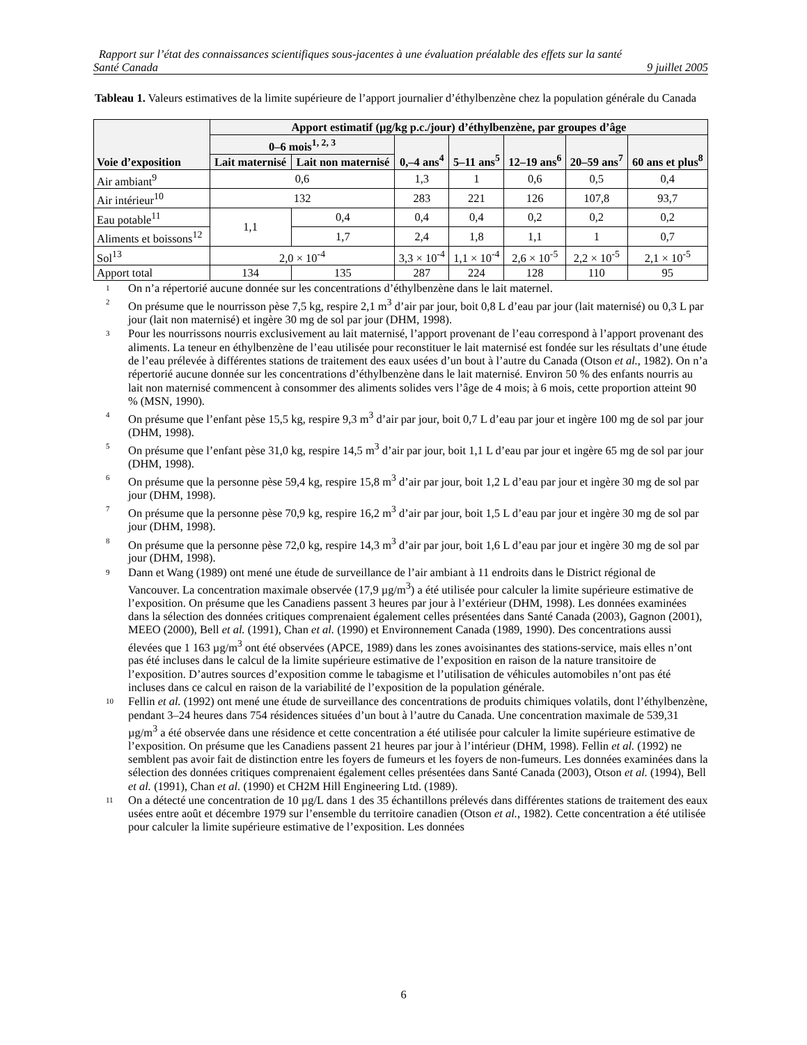Rapport sur l’état des connaissances scientifiques sous-jacentes à une évaluation préalable des effets sur la santé
Santé Canada 9 juillet 2005
Tableau 1. Valeurs estimatives de la limite supérieure de l’apport journalier d’éthylbenzène chez la population générale du Canada
| Voie d’exposition | Apport estimatif (µg/kg p.c./jour) d’éthylbenzène, par groupes d’âge | | | | | | |
| --- | --- | --- | --- | --- | --- | --- | --- |
| | 0–6 mois<sup>1, 2, 3</sup> | | 0,–4 ans<sup>4</sup> | 5–11 ans<sup>5</sup> | 12–19 ans<sup>6</sup> | 20–59 ans<sup>7</sup> | 60 ans et plus<sup>8</sup> |
| | Lait maternisé | Lait non maternisé | | | | | |
| Air ambiant<sup>9</sup> | 0,6 | | 1,3 | 1 | 0,6 | 0,5 | 0,4 |
| Air intérieur<sup>10</sup> | 132 | | 283 | 221 | 126 | 107,8 | 93,7 |
| Eau potable<sup>11</sup> | 1,1 | 0,4 | 0,4 | 0,4 | 0,2 | 0,2 | 0,2 |
| Aliments et boissons<sup>12</sup> | | 1,7 | 2,4 | 1,8 | 1,1 | 1 | 0,7 |
| Sol<sup>13</sup> | 2,0 × 10<sup>-4</sup> | | 3,3 × 10<sup>-4</sup> | 1,1 × 10<sup>-4</sup> | 2,6 × 10<sup>-5</sup> | 2,2 × 10<sup>-5</sup> | 2,1 × 10<sup>-5</sup> |
| Apport total | 134 | 135 | 287 | 224 | 128 | 110 | 95 |
1 On n’a répertorié aucune donnée sur les concentrations d’éthylbenzène dans le lait maternel.
2 On présume que le nourrisson pèse 7,5 kg, respire 2,1 m<sup>3</sup> d’air par jour, boit 0,8 L d’eau par jour (lait maternisé) ou 0,3 L par jour (lait non maternisé) et ingère 30 mg de sol par jour (DHM, 1998).
3 Pour les nourrissons nourris exclusivement au lait maternisé, l’apport provenant de l’eau correspond à l’apport provenant des aliments. La teneur en éthylbenzène de l’eau utilisée pour reconstituer le lait maternisé est fondée sur les résultats d’une étude de l’eau prélevée à différentes stations de traitement des eaux usées d’un bout à l’autre du Canada (Otson et al., 1982). On n’a répertorié aucune donnée sur les concentrations d’éthylbenzène dans le lait maternisé. Environ 50 % des enfants nourris au lait non maternisé commencent à consommer des aliments solides vers l’âge de 4 mois; à 6 mois, cette proportion atteint 90 % (MSN, 1990).
4 On présume que l’enfant pèse 15,5 kg, respire 9,3 m<sup>3</sup> d’air par jour, boit 0,7 L d’eau par jour et ingère 100 mg de sol par jour (DHM, 1998).
5 On présume que l’enfant pèse 31,0 kg, respire 14,5 m<sup>3</sup> d’air par jour, boit 1,1 L d’eau par jour et ingère 65 mg de sol par jour (DHM, 1998).
6 On présume que la personne pèse 59,4 kg, respire 15,8 m<sup>3</sup> d’air par jour, boit 1,2 L d’eau par jour et ingère 30 mg de sol par jour (DHM, 1998).
7 On présume que la personne pèse 70,9 kg, respire 16,2 m<sup>3</sup> d’air par jour, boit 1,5 L d’eau par jour et ingère 30 mg de sol par jour (DHM, 1998).
8 On présume que la personne pèse 72,0 kg, respire 14,3 m<sup>3</sup> d’air par jour, boit 1,6 L d’eau par jour et ingère 30 mg de sol par jour (DHM, 1998).
9 Dann et Wang (1989) ont mené une étude de surveillance de l’air ambiant à 11 endroits dans le District régional de Vancouver. La concentration maximale observée (17,9 µg/m<sup>3</sup>) a été utilisée pour calculer la limite supérieure estimative de l’exposition. On présume que les Canadiens passent 3 heures par jour à l’extérieur (DHM, 1998). Les données examinées dans la sélection des données critiques comprenaient également celles présentées dans Santé Canada (2003), Gagnon (2001), MEEO (2000), Bell et al. (1991), Chan et al. (1990) et Environnement Canada (1989, 1990). Des concentrations aussi élevées que 1 163 µg/m<sup>3</sup> ont été observées (APCE, 1989) dans les zones avoisinantes des stations-service, mais elles n’ont pas été incluses dans le calcul de la limite supérieure estimative de l’exposition en raison de la nature transitoire de l’exposition. D’autres sources d’exposition comme le tabagisme et l’utilisation de véhicules automobiles n’ont pas été incluses dans ce calcul en raison de la variabilité de l’exposition de la population générale.
10 Fellin et al. (1992) ont mené une étude de surveillance des concentrations de produits chimiques volatils, dont l’éthylbenzène, pendant 3–24 heures dans 754 résidences situées d’un bout à l’autre du Canada. Une concentration maximale de 539,31 µg/m<sup>3</sup> a été observée dans une résidence et cette concentration a été utilisée pour calculer la limite supérieure estimative de l’exposition. On présume que les Canadiens passent 21 heures par jour à l’intérieur (DHM, 1998). Fellin et al. (1992) ne semblent pas avoir fait de distinction entre les foyers de fumeurs et les foyers de non-fumeurs. Les données examinées dans la sélection des données critiques comprenaient également celles présentées dans Santé Canada (2003), Otson et al. (1994), Bell et al. (1991), Chan et al. (1990) et CH2M Hill Engineering Ltd. (1989).
11 On a détecté une concentration de 10 µg/L dans 1 des 35 échantillons prélevés dans différentes stations de traitement des eaux usées entre août et décembre 1979 sur l’ensemble du territoire canadien (Otson et al., 1982). Cette concentration a été utilisée pour calculer la limite supérieure estimative de l’exposition. Les données
6